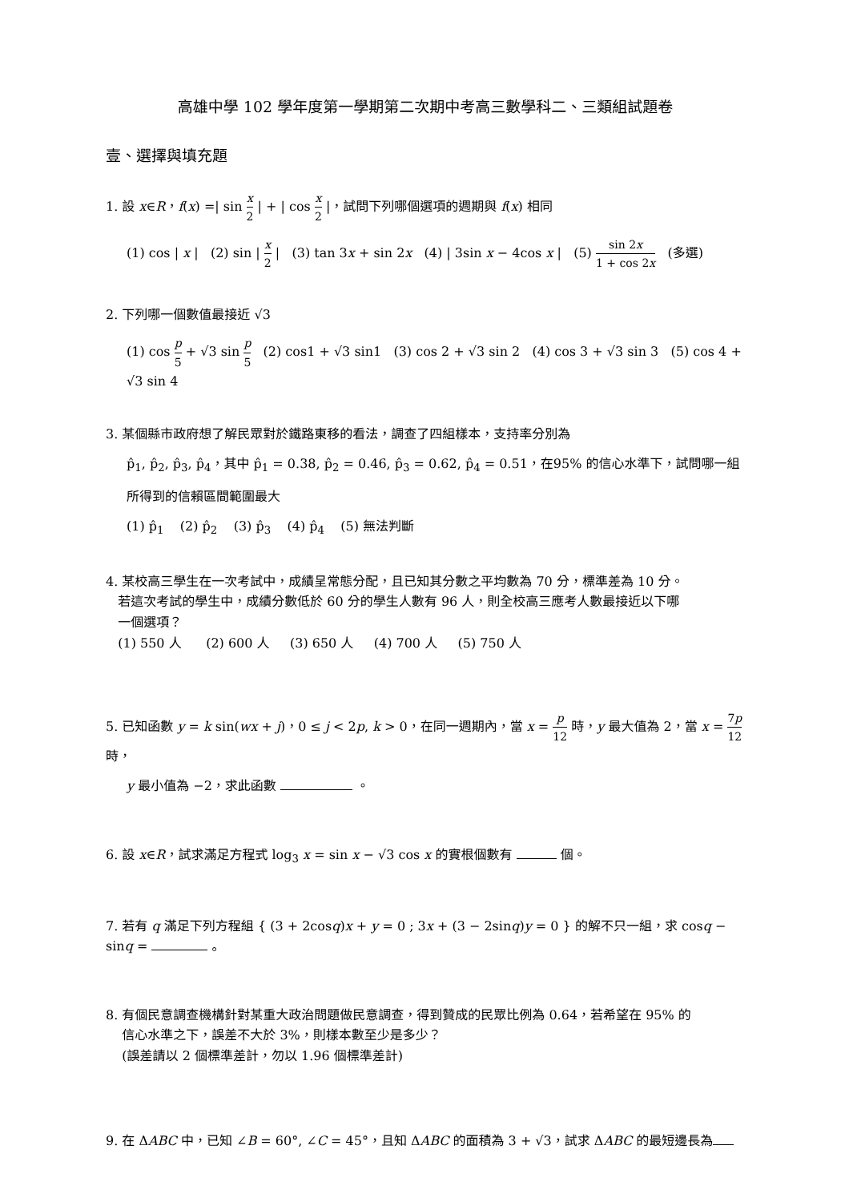高雄中學 102 學年度第一學期第二次期中考高三數學科二、三類組試題卷
壹、選擇與填充題
1. 設 x∈R，f(x) =| sin x 2 | + | cos x 2 |，試問下列哪個選項的週期與 f(x) 相同
(1) cos | x | (2) sin | x 2 | (3) tan 3x + sin 2x (4) | 3sin x − 4cos x | (5) sin 2x 1 + cos 2x (多選)
2. 下列哪一個數值最接近 √3
(1) cos p 5 + √3 sin p 5 (2) cos1 + √3 sin1 (3) cos 2 + √3 sin 2 (4) cos 3 + √3 sin 3 (5) cos 4 + √3 sin 4
3. 某個縣市政府想了解民眾對於鐵路東移的看法，調查了四組樣本，支持率分別為
p̂<sub>1</sub>, p̂<sub>2</sub>, p̂<sub>3</sub>, p̂<sub>4</sub>，其中 p̂<sub>1</sub> = 0.38, p̂<sub>2</sub> = 0.46, p̂<sub>3</sub> = 0.62, p̂<sub>4</sub> = 0.51，在95% 的信心水準下，試問哪一組
所得到的信賴區間範圍最大
(1) p̂<sub>1</sub> (2) p̂<sub>2</sub> (3) p̂<sub>3</sub> (4) p̂<sub>4</sub> (5) 無法判斷
4. 某校高三學生在一次考試中，成績呈常態分配，且已知其分數之平均數為 70 分，標準差為 10 分。
若這次考試的學生中，成績分數低於 60 分的學生人數有 96 人，則全校高三應考人數最接近以下哪
一個選項？
(1) 550 人 (2) 600 人 (3) 650 人 (4) 700 人 (5) 750 人
5. 已知函數 y = k sin(wx + j)，0 ≤ j < 2p, k > 0，在同一週期內，當 x = p 12 時，y 最大值為 2，當 x = 7p 12 時，
y 最小值為 −2，求此函數 。
6. 設 x∈R，試求滿足方程式 log<sub>3</sub> x = sin x − √3 cos x 的實根個數有 個。
7. 若有 q 滿足下列方程組 { (3 + 2cosq)x + y = 0 ; 3x + (3 − 2sinq)y = 0 } 的解不只一組，求 cosq − sinq = 。
8. 有個民意調查機構針對某重大政治問題做民意調查，得到贊成的民眾比例為 0.64，若希望在 95% 的
信心水準之下，誤差不大於 3%，則樣本數至少是多少？
(誤差請以 2 個標準差計，勿以 1.96 個標準差計)
9. 在 ΔABC 中，已知 ∠B = 60°, ∠C = 45°，且知 ΔABC 的面積為 3 + √3，試求 ΔABC 的最短邊長為